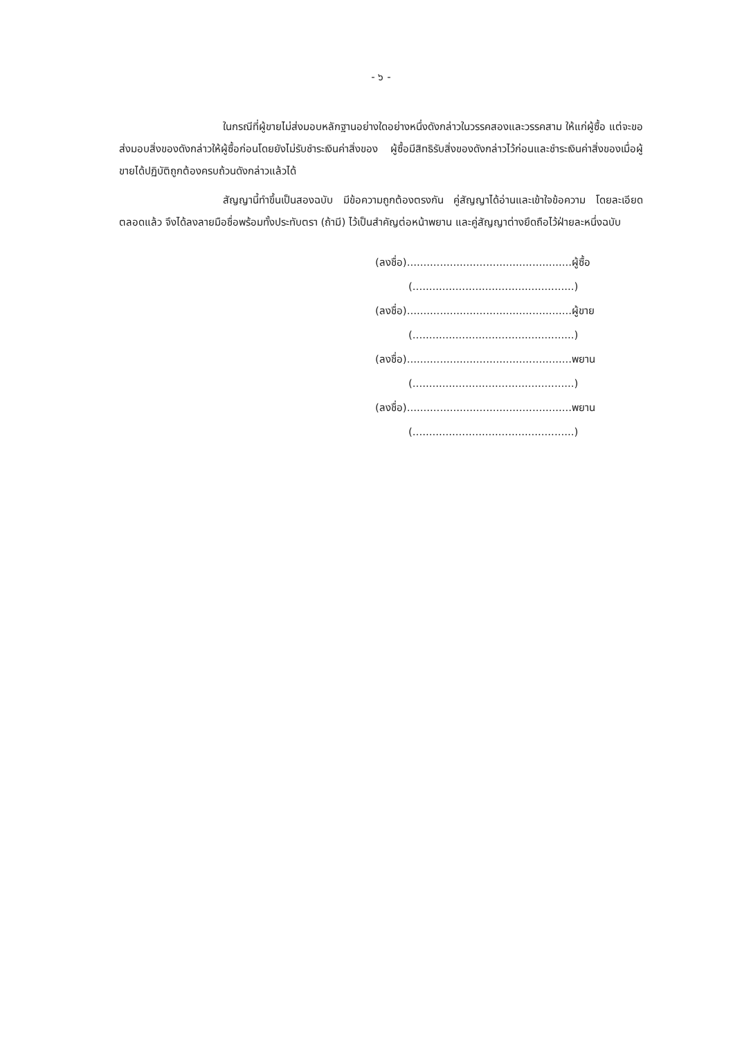- ๖ -
ในกรณีที่ผู้ขายไม่ส่งมอบหลักฐานอย่างใดอย่างหนึ่งดังกล่าวในวรรคสองและวรรคสาม ให้แก่ผู้ซื้อ แต่จะขอส่งมอบสิ่งของดังกล่าวให้ผู้ซื้อก่อนโดยยังไม่รับชำระเงินค่าสิ่งของ ผู้ซื้อมีสิทธิรับสิ่งของดังกล่าวไว้ก่อนและชำระเงินค่าสิ่งของเมื่อผู้ขายได้ปฏิบัติถูกต้องครบถ้วนดังกล่าวแล้วได้
สัญญานี้ทำขึ้นเป็นสองฉบับ มีข้อความถูกต้องตรงกัน คู่สัญญาได้อ่านและเข้าใจข้อความ โดยละเอียดตลอดแล้ว จึงได้ลงลายมือชื่อพร้อมทั้งประทับตรา (ถ้ามี) ไว้เป็นสำคัญต่อหน้าพยาน และคู่สัญญาต่างยึดถือไว้ฝ่ายละหนึ่งฉบับ
(ลงชื่อ)..................................................ผู้ซื้อ
(.................................................)
(ลงชื่อ)..................................................ผู้ขาย
(.................................................)
(ลงชื่อ)..................................................พยาน
(.................................................)
(ลงชื่อ)..................................................พยาน
(.................................................)